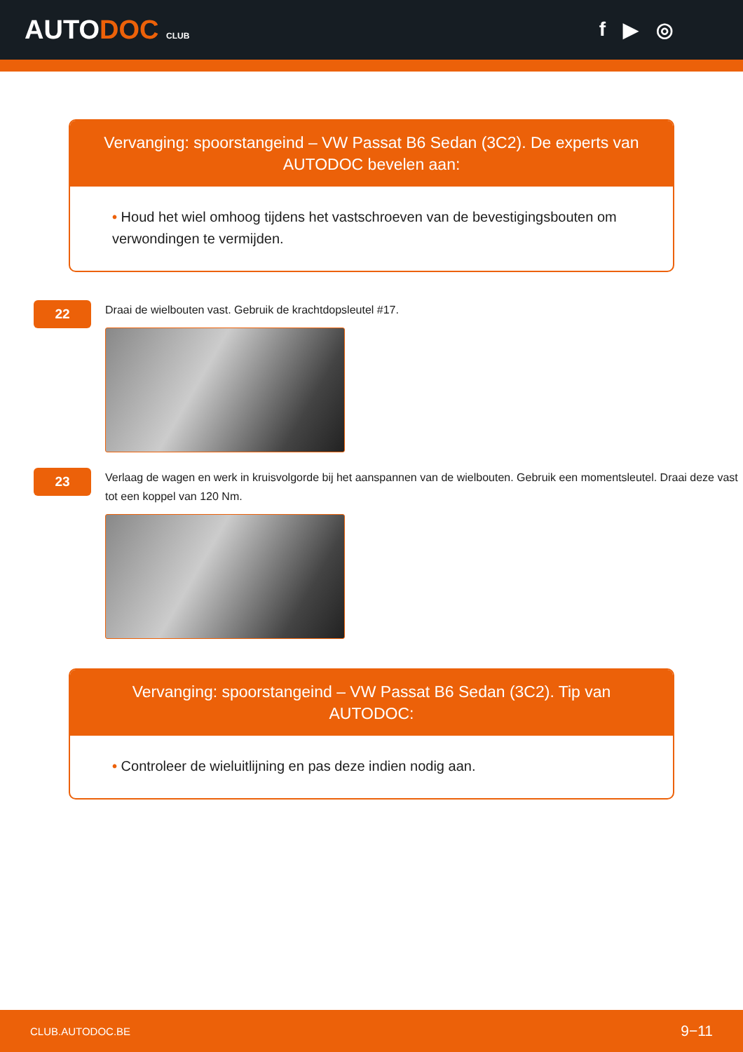AUTODOC CLUB
f ▶ ◎
Vervanging: spoorstangeind – VW Passat B6 Sedan (3C2). De experts van AUTODOC bevelen aan:
• Houd het wiel omhoog tijdens het vastschroeven van de bevestigingsbouten om verwondingen te vermijden.
22
Draai de wielbouten vast. Gebruik de krachtdopsleutel #17.
23
Verlaag de wagen en werk in kruisvolgorde bij het aanspannen van de wielbouten. Gebruik een momentsleutel. Draai deze vast tot een koppel van 120 Nm.
Vervanging: spoorstangeind – VW Passat B6 Sedan (3C2). Tip van AUTODOC:
• Controleer de wieluitlijning en pas deze indien nodig aan.
CLUB.AUTODOC.BE 9−11